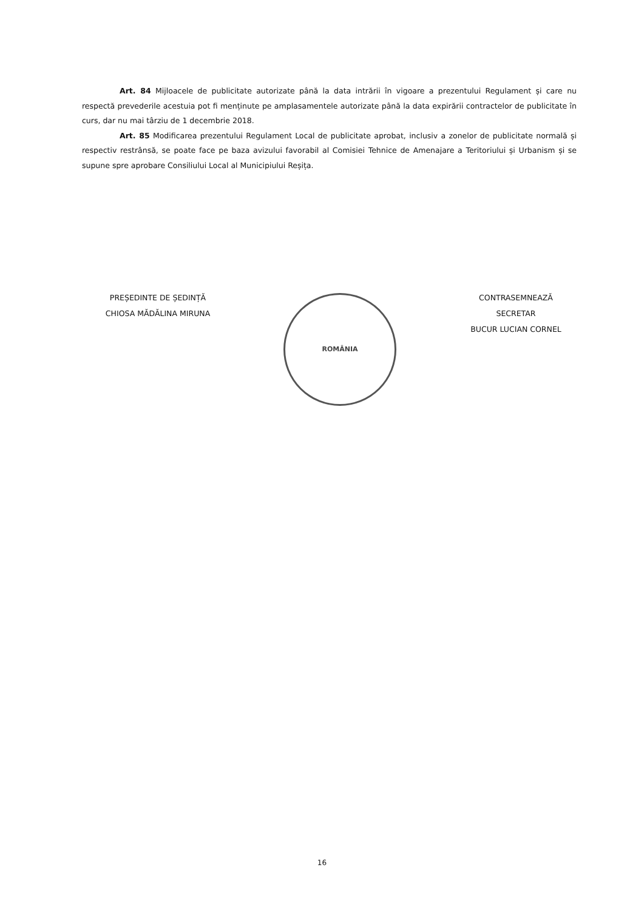Art. 84 Mijloacele de publicitate autorizate până la data intrării în vigoare a prezentului Regulament și care nu respectă prevederile acestuia pot fi menținute pe amplasamentele autorizate până la data expirării contractelor de publicitate în curs, dar nu mai târziu de 1 decembrie 2018.
Art. 85 Modificarea prezentului Regulament Local de publicitate aprobat, inclusiv a zonelor de publicitate normală și respectiv restrânsă, se poate face pe baza avizului favorabil al Comisiei Tehnice de Amenajare a Teritoriului și Urbanism și se supune spre aprobare Consiliului Local al Municipiului Reșița.
PREȘEDINTE DE ȘEDINȚĂ
CHIOSA MĂDĂLINA MIRUNA
ROMÂNIA
CONTRASEMNEAZĂ
SECRETAR
BUCUR LUCIAN CORNEL
16